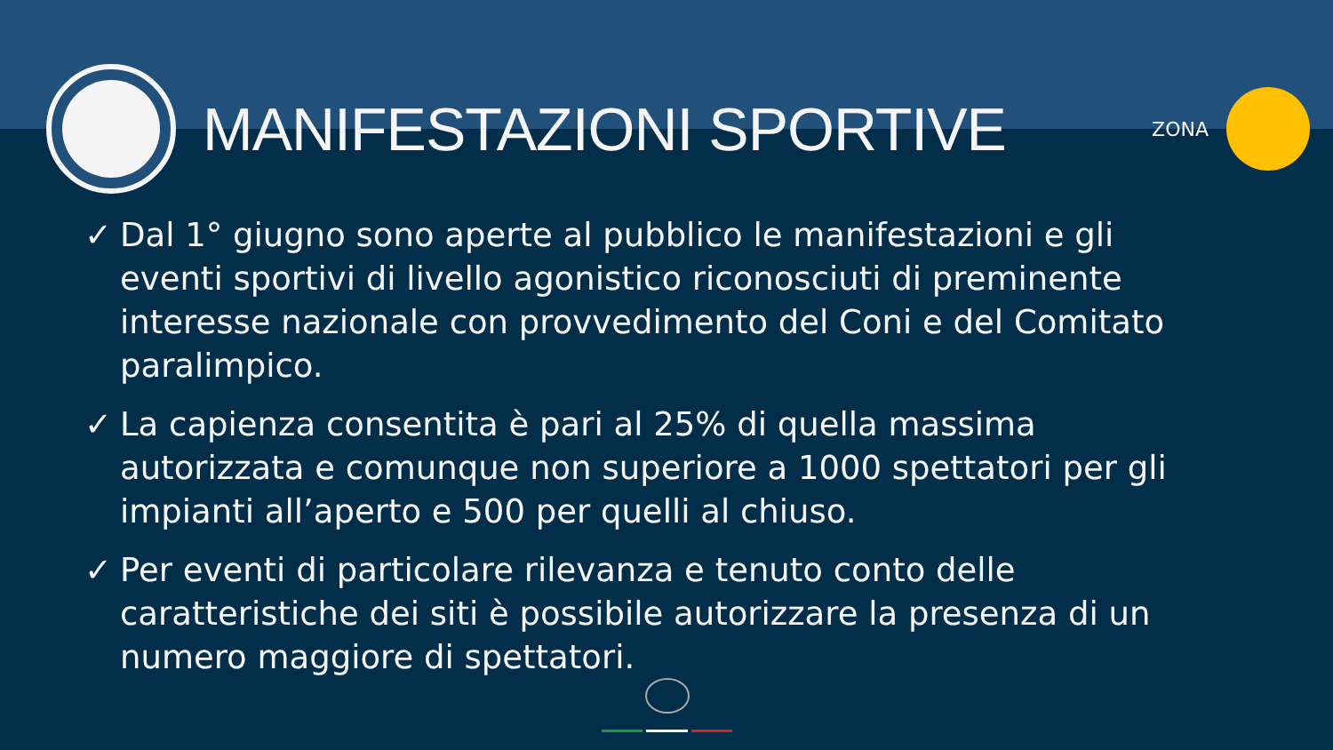MANIFESTAZIONI SPORTIVE
ZONA
✓ Dal 1° giugno sono aperte al pubblico le manifestazioni e gli eventi sportivi di livello agonistico riconosciuti di preminente interesse nazionale con provvedimento del Coni e del Comitato paralimpico.
✓ La capienza consentita è pari al 25% di quella massima autorizzata e comunque non superiore a 1000 spettatori per gli impianti all’aperto e 500 per quelli al chiuso.
✓ Per eventi di particolare rilevanza e tenuto conto delle caratteristiche dei siti è possibile autorizzare la presenza di un numero maggiore di spettatori.